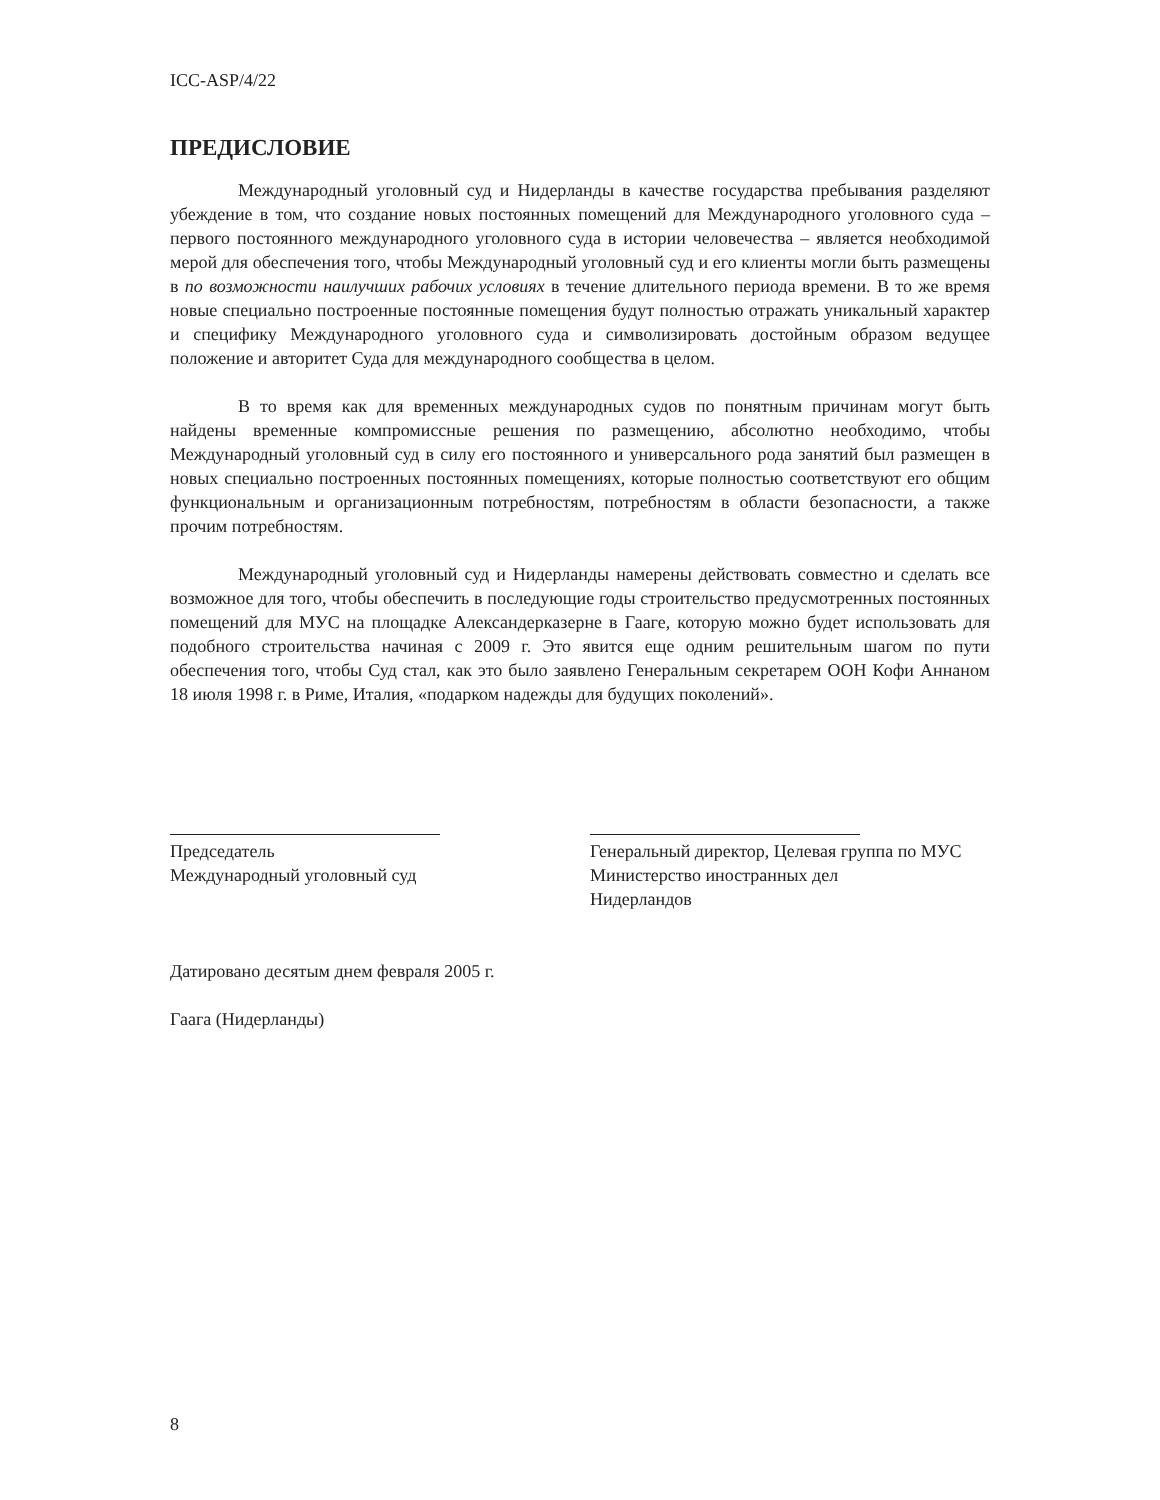ICC-ASP/4/22
ПРЕДИСЛОВИЕ
Международный уголовный суд и Нидерланды в качестве государства пребывания разделяют убеждение в том, что создание новых постоянных помещений для Международного уголовного суда – первого постоянного международного уголовного суда в истории человечества – является необходимой мерой для обеспечения того, чтобы Международный уголовный суд и его клиенты могли быть размещены в по возможности наилучших рабочих условиях в течение длительного периода времени. В то же время новые специально построенные постоянные помещения будут полностью отражать уникальный характер и специфику Международного уголовного суда и символизировать достойным образом ведущее положение и авторитет Суда для международного сообщества в целом.
В то время как для временных международных судов по понятным причинам могут быть найдены временные компромиссные решения по размещению, абсолютно необходимо, чтобы Международный уголовный суд в силу его постоянного и универсального рода занятий был размещен в новых специально построенных постоянных помещениях, которые полностью соответствуют его общим функциональным и организационным потребностям, потребностям в области безопасности, а также прочим потребностям.
Международный уголовный суд и Нидерланды намерены действовать совместно и сделать все возможное для того, чтобы обеспечить в последующие годы строительство предусмотренных постоянных помещений для МУС на площадке Александерказерне в Гааге, которую можно будет использовать для подобного строительства начиная с 2009 г. Это явится еще одним решительным шагом по пути обеспечения того, чтобы Суд стал, как это было заявлено Генеральным секретарем ООН Кофи Аннаном 18 июля 1998 г. в Риме, Италия, «подарком надежды для будущих поколений».
Председатель
Международный уголовный суд
Генеральный директор, Целевая группа по МУС
Министерство иностранных дел
Нидерландов
Датировано десятым днем февраля 2005 г.
Гаага (Нидерланды)
8